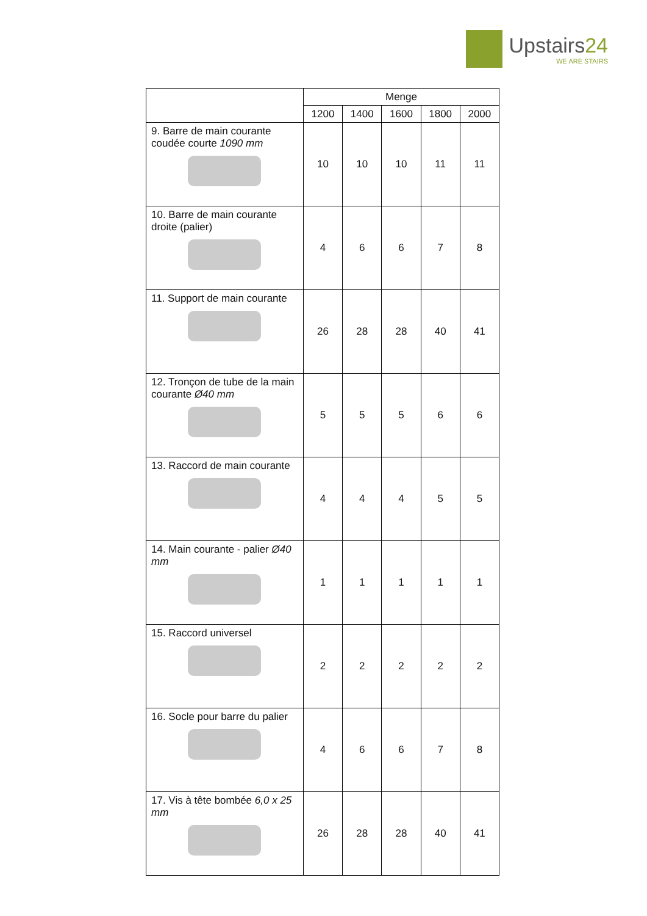Upstairs24
WE ARE STAIRS
| | Menge | | | | |
| --- | --- | --- | --- | --- | --- |
| | 1200 | 1400 | 1600 | 1800 | 2000 |
| 9. Barre de main courante coudée courte 1090 mm | 10 | 10 | 10 | 11 | 11 |
| 10. Barre de main courante droite (palier) | 4 | 6 | 6 | 7 | 8 |
| 11. Support de main courante | 26 | 28 | 28 | 40 | 41 |
| 12. Tronçon de tube de la main courante Ø40 mm | 5 | 5 | 5 | 6 | 6 |
| 13. Raccord de main courante | 4 | 4 | 4 | 5 | 5 |
| 14. Main courante - palier Ø40 mm | 1 | 1 | 1 | 1 | 1 |
| 15. Raccord universel | 2 | 2 | 2 | 2 | 2 |
| 16. Socle pour barre du palier | 4 | 6 | 6 | 7 | 8 |
| 17. Vis à tête bombée 6,0 x 25 mm | 26 | 28 | 28 | 40 | 41 |